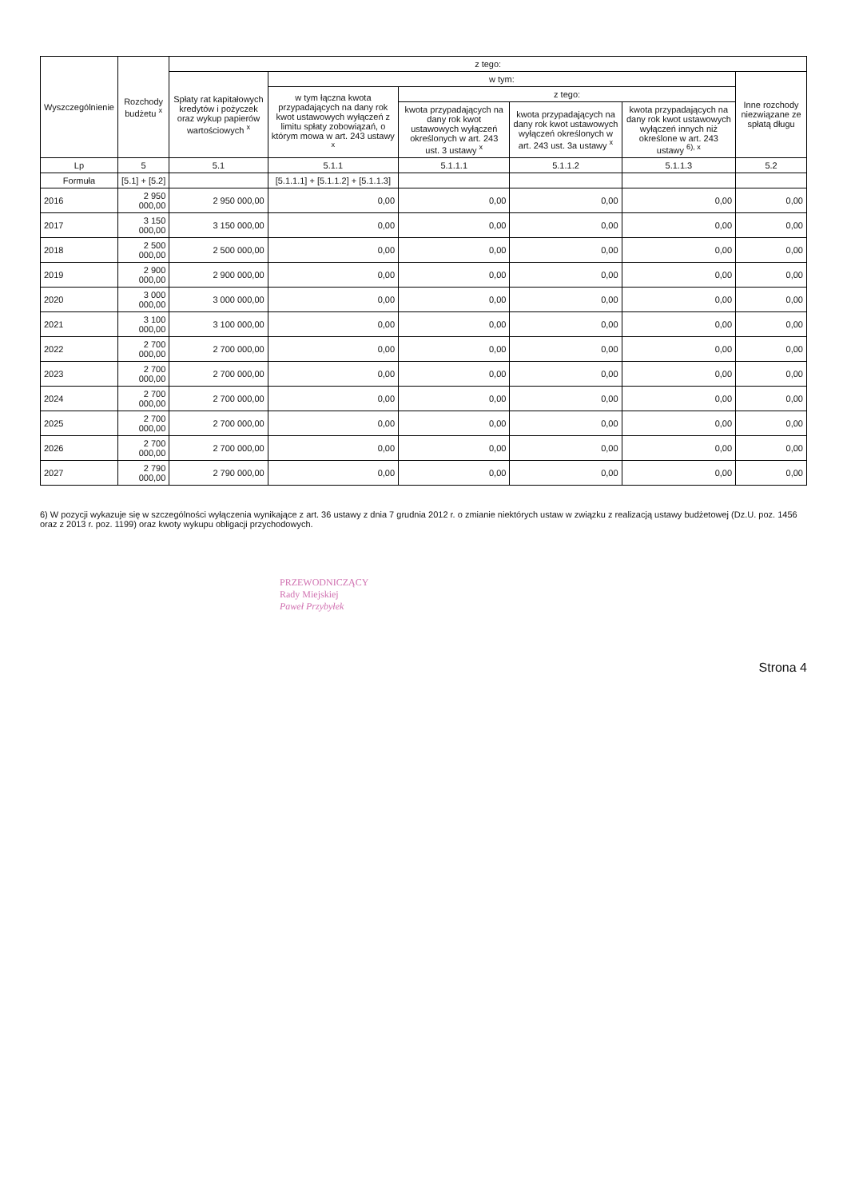| Wyszczególnienie | Rozchody budżetu <sup>x</sup> | z tego: | | | | | |
| --- | --- | --- | --- | --- | --- | --- | --- |
| | | Spłaty rat kapitałowych kredytów i pożyczek oraz wykup papierów wartościowych <sup>x</sup> | w tym: | | | | Inne rozchody niezwiązane ze spłatą długu |
| | | | w tym łączna kwota przypadających na dany rok kwot ustawowych wyłączeń z limitu spłaty zobowiązań, o którym mowa w art. 243 ustawy <sup>x</sup> | z tego: | | | |
| | | | | kwota przypadających na dany rok kwot ustawowych wyłączeń określonych w art. 243 ust. 3 ustawy <sup>x</sup> | kwota przypadających na dany rok kwot ustawowych wyłączeń określonych w art. 243 ust. 3a ustawy <sup>x</sup> | kwota przypadających na dany rok kwot ustawowych wyłączeń innych niż określone w art. 243 ustawy <sup>6), x</sup> | |
| Lp | 5 | 5.1 | 5.1.1 | 5.1.1.1 | 5.1.1.2 | 5.1.1.3 | 5.2 |
| Formuła | [5.1] + [5.2] | | [5.1.1.1] + [5.1.1.2] + [5.1.1.3] | | | | |
| 2016 | 2 950 000,00 | 2 950 000,00 | 0,00 | 0,00 | 0,00 | 0,00 | 0,00 |
| 2017 | 3 150 000,00 | 3 150 000,00 | 0,00 | 0,00 | 0,00 | 0,00 | 0,00 |
| 2018 | 2 500 000,00 | 2 500 000,00 | 0,00 | 0,00 | 0,00 | 0,00 | 0,00 |
| 2019 | 2 900 000,00 | 2 900 000,00 | 0,00 | 0,00 | 0,00 | 0,00 | 0,00 |
| 2020 | 3 000 000,00 | 3 000 000,00 | 0,00 | 0,00 | 0,00 | 0,00 | 0,00 |
| 2021 | 3 100 000,00 | 3 100 000,00 | 0,00 | 0,00 | 0,00 | 0,00 | 0,00 |
| 2022 | 2 700 000,00 | 2 700 000,00 | 0,00 | 0,00 | 0,00 | 0,00 | 0,00 |
| 2023 | 2 700 000,00 | 2 700 000,00 | 0,00 | 0,00 | 0,00 | 0,00 | 0,00 |
| 2024 | 2 700 000,00 | 2 700 000,00 | 0,00 | 0,00 | 0,00 | 0,00 | 0,00 |
| 2025 | 2 700 000,00 | 2 700 000,00 | 0,00 | 0,00 | 0,00 | 0,00 | 0,00 |
| 2026 | 2 700 000,00 | 2 700 000,00 | 0,00 | 0,00 | 0,00 | 0,00 | 0,00 |
| 2027 | 2 790 000,00 | 2 790 000,00 | 0,00 | 0,00 | 0,00 | 0,00 | 0,00 |
6) W pozycji wykazuje się w szczególności wyłączenia wynikające z art. 36 ustawy z dnia 7 grudnia 2012 r. o zmianie niektórych ustaw w związku z realizacją ustawy budżetowej (Dz.U. poz. 1456 oraz z 2013 r. poz. 1199) oraz kwoty wykupu obligacji przychodowych.
PRZEWODNICZĄCY
Rady Miejskiej
Paweł Przybyłek
Strona 4